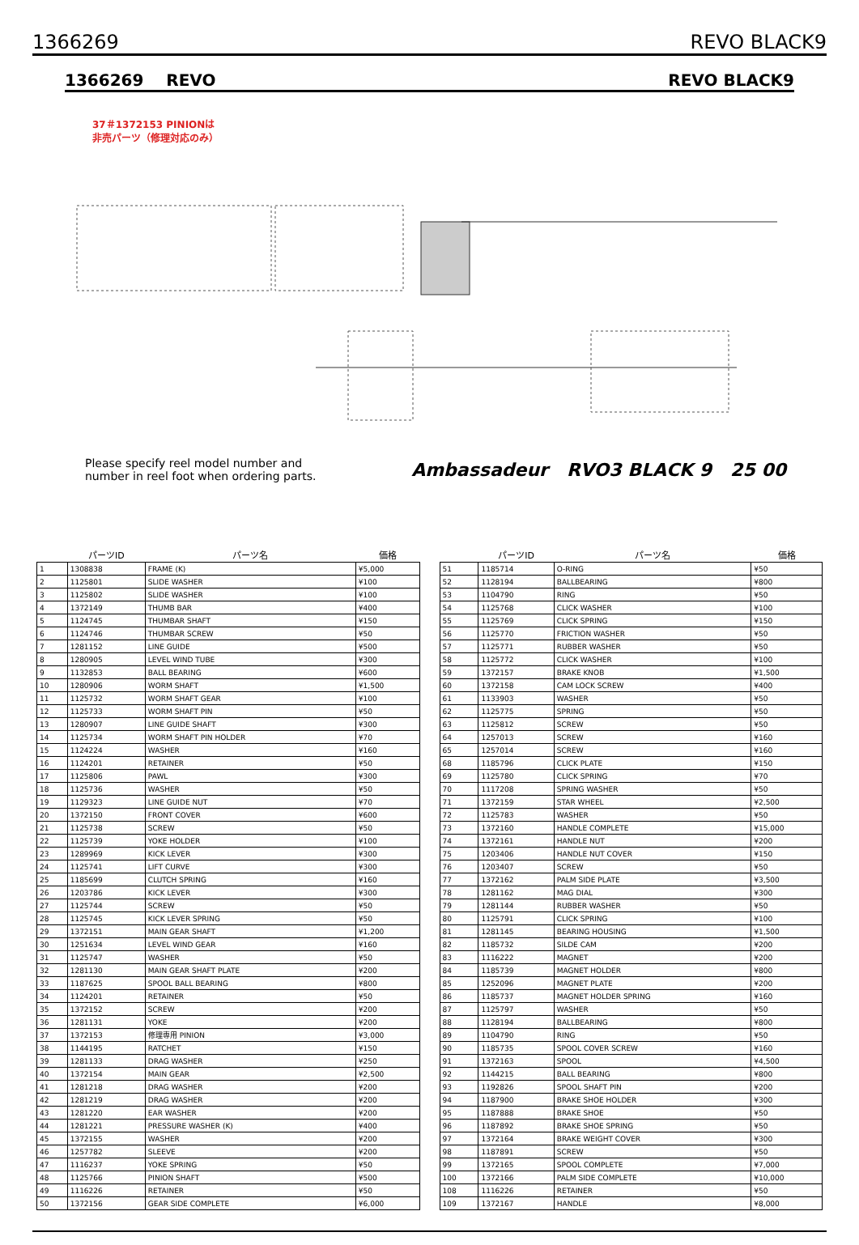1366269 REVO BLACK9
1366269 REVO REVO BLACK9
37＃1372153 PINIONは
非売パーツ（修理対応のみ）
Please specify reel model number and
number in reel foot when ordering parts.
Ambassadeur RVO3 BLACK 9 25 00
| | パーツID | パーツ名 | 価格 |
| --- | --- | --- | --- |
| 1 | 1308838 | FRAME (K) | ¥5,000 |
| 2 | 1125801 | SLIDE WASHER | ¥100 |
| 3 | 1125802 | SLIDE WASHER | ¥100 |
| 4 | 1372149 | THUMB BAR | ¥400 |
| 5 | 1124745 | THUMBAR SHAFT | ¥150 |
| 6 | 1124746 | THUMBAR SCREW | ¥50 |
| 7 | 1281152 | LINE GUIDE | ¥500 |
| 8 | 1280905 | LEVEL WIND TUBE | ¥300 |
| 9 | 1132853 | BALL BEARING | ¥600 |
| 10 | 1280906 | WORM SHAFT | ¥1,500 |
| 11 | 1125732 | WORM SHAFT GEAR | ¥100 |
| 12 | 1125733 | WORM SHAFT PIN | ¥50 |
| 13 | 1280907 | LINE GUIDE SHAFT | ¥300 |
| 14 | 1125734 | WORM SHAFT PIN HOLDER | ¥70 |
| 15 | 1124224 | WASHER | ¥160 |
| 16 | 1124201 | RETAINER | ¥50 |
| 17 | 1125806 | PAWL | ¥300 |
| 18 | 1125736 | WASHER | ¥50 |
| 19 | 1129323 | LINE GUIDE NUT | ¥70 |
| 20 | 1372150 | FRONT COVER | ¥600 |
| 21 | 1125738 | SCREW | ¥50 |
| 22 | 1125739 | YOKE HOLDER | ¥100 |
| 23 | 1289969 | KICK LEVER | ¥300 |
| 24 | 1125741 | LIFT CURVE | ¥300 |
| 25 | 1185699 | CLUTCH SPRING | ¥160 |
| 26 | 1203786 | KICK LEVER | ¥300 |
| 27 | 1125744 | SCREW | ¥50 |
| 28 | 1125745 | KICK LEVER SPRING | ¥50 |
| 29 | 1372151 | MAIN GEAR SHAFT | ¥1,200 |
| 30 | 1251634 | LEVEL WIND GEAR | ¥160 |
| 31 | 1125747 | WASHER | ¥50 |
| 32 | 1281130 | MAIN GEAR SHAFT PLATE | ¥200 |
| 33 | 1187625 | SPOOL BALL BEARING | ¥800 |
| 34 | 1124201 | RETAINER | ¥50 |
| 35 | 1372152 | SCREW | ¥200 |
| 36 | 1281131 | YOKE | ¥200 |
| 37 | 1372153 | 修理専用 PINION | ¥3,000 |
| 38 | 1144195 | RATCHET | ¥150 |
| 39 | 1281133 | DRAG WASHER | ¥250 |
| 40 | 1372154 | MAIN GEAR | ¥2,500 |
| 41 | 1281218 | DRAG WASHER | ¥200 |
| 42 | 1281219 | DRAG WASHER | ¥200 |
| 43 | 1281220 | EAR WASHER | ¥200 |
| 44 | 1281221 | PRESSURE WASHER (K) | ¥400 |
| 45 | 1372155 | WASHER | ¥200 |
| 46 | 1257782 | SLEEVE | ¥200 |
| 47 | 1116237 | YOKE SPRING | ¥50 |
| 48 | 1125766 | PINION SHAFT | ¥500 |
| 49 | 1116226 | RETAINER | ¥50 |
| 50 | 1372156 | GEAR SIDE COMPLETE | ¥6,000 |
| | パーツID | パーツ名 | 価格 |
| --- | --- | --- | --- |
| 51 | 1185714 | O-RING | ¥50 |
| 52 | 1128194 | BALLBEARING | ¥800 |
| 53 | 1104790 | RING | ¥50 |
| 54 | 1125768 | CLICK WASHER | ¥100 |
| 55 | 1125769 | CLICK SPRING | ¥150 |
| 56 | 1125770 | FRICTION WASHER | ¥50 |
| 57 | 1125771 | RUBBER WASHER | ¥50 |
| 58 | 1125772 | CLICK WASHER | ¥100 |
| 59 | 1372157 | BRAKE KNOB | ¥1,500 |
| 60 | 1372158 | CAM LOCK SCREW | ¥400 |
| 61 | 1133903 | WASHER | ¥50 |
| 62 | 1125775 | SPRING | ¥50 |
| 63 | 1125812 | SCREW | ¥50 |
| 64 | 1257013 | SCREW | ¥160 |
| 65 | 1257014 | SCREW | ¥160 |
| 68 | 1185796 | CLICK PLATE | ¥150 |
| 69 | 1125780 | CLICK SPRING | ¥70 |
| 70 | 1117208 | SPRING WASHER | ¥50 |
| 71 | 1372159 | STAR WHEEL | ¥2,500 |
| 72 | 1125783 | WASHER | ¥50 |
| 73 | 1372160 | HANDLE COMPLETE | ¥15,000 |
| 74 | 1372161 | HANDLE NUT | ¥200 |
| 75 | 1203406 | HANDLE NUT COVER | ¥150 |
| 76 | 1203407 | SCREW | ¥50 |
| 77 | 1372162 | PALM SIDE PLATE | ¥3,500 |
| 78 | 1281162 | MAG DIAL | ¥300 |
| 79 | 1281144 | RUBBER WASHER | ¥50 |
| 80 | 1125791 | CLICK SPRING | ¥100 |
| 81 | 1281145 | BEARING HOUSING | ¥1,500 |
| 82 | 1185732 | SILDE CAM | ¥200 |
| 83 | 1116222 | MAGNET | ¥200 |
| 84 | 1185739 | MAGNET HOLDER | ¥800 |
| 85 | 1252096 | MAGNET PLATE | ¥200 |
| 86 | 1185737 | MAGNET HOLDER SPRING | ¥160 |
| 87 | 1125797 | WASHER | ¥50 |
| 88 | 1128194 | BALLBEARING | ¥800 |
| 89 | 1104790 | RING | ¥50 |
| 90 | 1185735 | SPOOL COVER SCREW | ¥160 |
| 91 | 1372163 | SPOOL | ¥4,500 |
| 92 | 1144215 | BALL BEARING | ¥800 |
| 93 | 1192826 | SPOOL SHAFT PIN | ¥200 |
| 94 | 1187900 | BRAKE SHOE HOLDER | ¥300 |
| 95 | 1187888 | BRAKE SHOE | ¥50 |
| 96 | 1187892 | BRAKE SHOE SPRING | ¥50 |
| 97 | 1372164 | BRAKE WEIGHT COVER | ¥300 |
| 98 | 1187891 | SCREW | ¥50 |
| 99 | 1372165 | SPOOL COMPLETE | ¥7,000 |
| 100 | 1372166 | PALM SIDE COMPLETE | ¥10,000 |
| 108 | 1116226 | RETAINER | ¥50 |
| 109 | 1372167 | HANDLE | ¥8,000 |